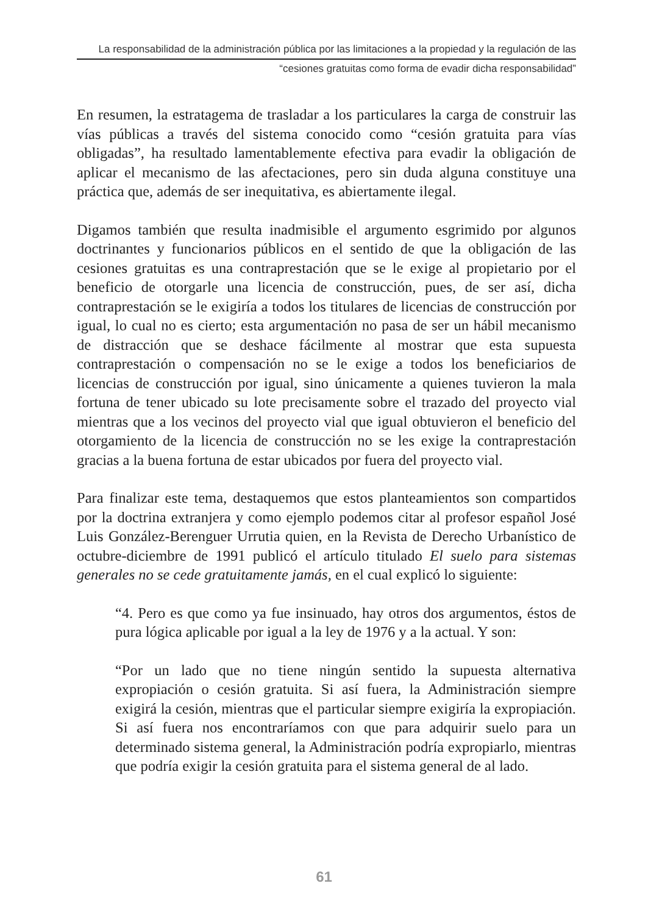La responsabilidad de la administración pública por las limitaciones a la propiedad y la regulación de las
“cesiones gratuitas como forma de evadir dicha responsabilidad”
En resumen, la estratagema de trasladar a los particulares la carga de construir las vías públicas a través del sistema conocido como “cesión gratuita para vías obligadas”, ha resultado lamentablemente efectiva para evadir la obligación de aplicar el mecanismo de las afectaciones, pero sin duda alguna constituye una práctica que, además de ser inequitativa, es abiertamente ilegal.
Digamos también que resulta inadmisible el argumento esgrimido por algunos doctrinantes y funcionarios públicos en el sentido de que la obligación de las cesiones gratuitas es una contraprestación que se le exige al propietario por el beneficio de otorgarle una licencia de construcción, pues, de ser así, dicha contraprestación se le exigiría a todos los titulares de licencias de construcción por igual, lo cual no es cierto; esta argumentación no pasa de ser un hábil mecanismo de distracción que se deshace fácilmente al mostrar que esta supuesta contraprestación o compensación no se le exige a todos los beneficiarios de licencias de construcción por igual, sino únicamente a quienes tuvieron la mala fortuna de tener ubicado su lote precisamente sobre el trazado del proyecto vial mientras que a los vecinos del proyecto vial que igual obtuvieron el beneficio del otorgamiento de la licencia de construcción no se les exige la contraprestación gracias a la buena fortuna de estar ubicados por fuera del proyecto vial.
Para finalizar este tema, destaquemos que estos planteamientos son compartidos por la doctrina extranjera y como ejemplo podemos citar al profesor español José Luis González-Berenguer Urrutia quien, en la Revista de Derecho Urbanístico de octubre-diciembre de 1991 publicó el artículo titulado El suelo para sistemas generales no se cede gratuitamente jamás, en el cual explicó lo siguiente:
“4. Pero es que como ya fue insinuado, hay otros dos argumentos, éstos de pura lógica aplicable por igual a la ley de 1976 y a la actual. Y son:
“Por un lado que no tiene ningún sentido la supuesta alternativa expropiación o cesión gratuita. Si así fuera, la Administración siempre exigirá la cesión, mientras que el particular siempre exigiría la expropiación. Si así fuera nos encontraríamos con que para adquirir suelo para un determinado sistema general, la Administración podría expropiarlo, mientras que podría exigir la cesión gratuita para el sistema general de al lado.
61